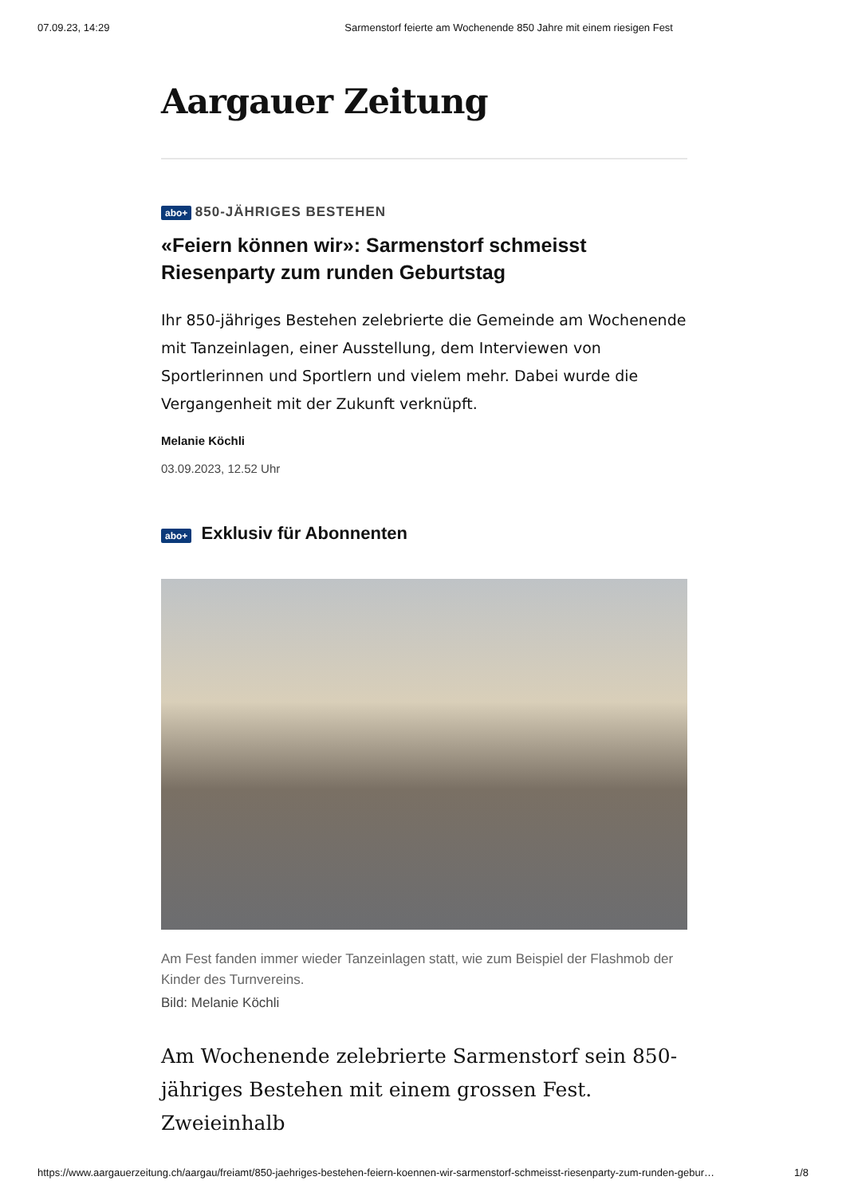07.09.23, 14:29 Sarmenstorf feierte am Wochenende 850 Jahre mit einem riesigen Fest
Aargauer Zeitung
abo+ 850-JÄHRIGES BESTEHEN
«Feiern können wir»: Sarmenstorf schmeisst Riesenparty zum runden Geburtstag
Ihr 850-jähriges Bestehen zelebrierte die Gemeinde am Wochenende mit Tanzeinlagen, einer Ausstellung, dem Interviewen von Sportlerinnen und Sportlern und vielem mehr. Dabei wurde die Vergangenheit mit der Zukunft verknüpft.
Melanie Köchli
03.09.2023, 12.52 Uhr
abo+ Exklusiv für Abonnenten
Am Fest fanden immer wieder Tanzeinlagen statt, wie zum Beispiel der Flashmob der Kinder des Turnvereins.
Bild: Melanie Köchli
Am Wochenende zelebrierte Sarmenstorf sein 850-jähriges Bestehen mit einem grossen Fest. Zweieinhalb
https://www.aargauerzeitung.ch/aargau/freiamt/850-jaehriges-bestehen-feiern-koennen-wir-sarmenstorf-schmeisst-riesenparty-zum-runden-gebur… 1/8